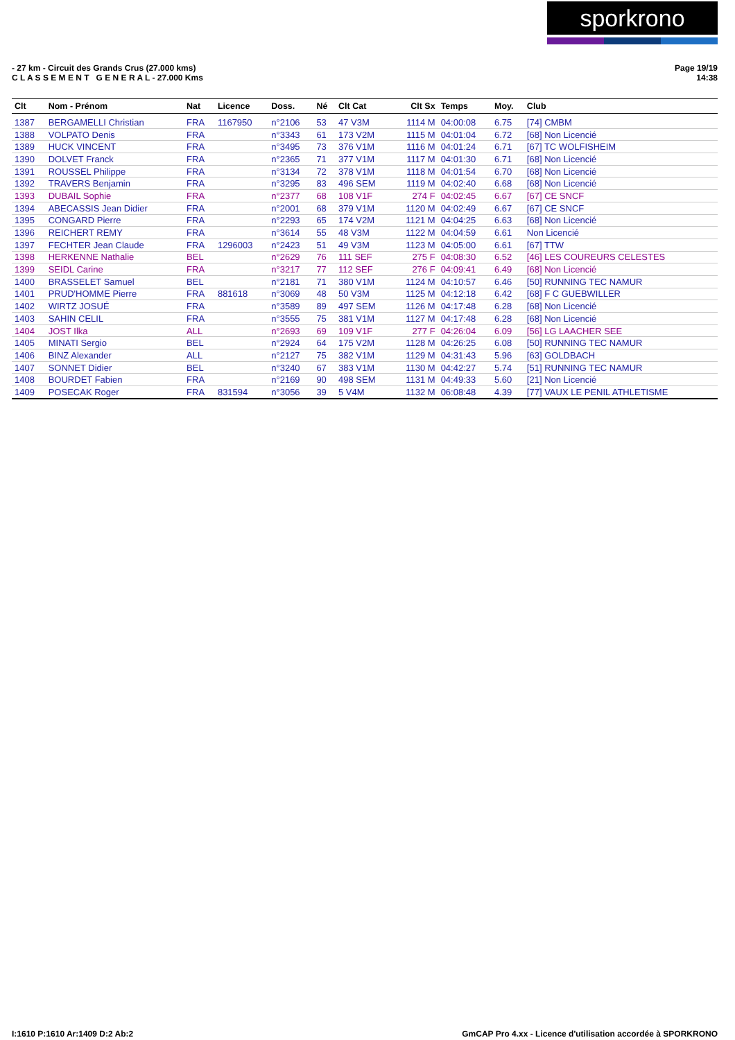sporkrono
- 27 km - Circuit des Grands Crus (27.000 kms)
C L A S S E M E N T G E N E R A L - 27.000 Kms
Page 19/19
14:38
| Clt | Nom - Prénom | Nat | Licence | Doss. | Né | Clt Cat | Clt Sx | Temps | Moy. | Club |
| --- | --- | --- | --- | --- | --- | --- | --- | --- | --- | --- |
| 1387 | BERGAMELLI Christian | FRA | 1167950 | n°2106 | 53 | 47 V3M | 1114 M | 04:00:08 | 6.75 | [74] CMBM |
| 1388 | VOLPATO Denis | FRA | | n°3343 | 61 | 173 V2M | 1115 M | 04:01:04 | 6.72 | [68] Non Licencié |
| 1389 | HUCK VINCENT | FRA | | n°3495 | 73 | 376 V1M | 1116 M | 04:01:24 | 6.71 | [67] TC WOLFISHEIM |
| 1390 | DOLVET Franck | FRA | | n°2365 | 71 | 377 V1M | 1117 M | 04:01:30 | 6.71 | [68] Non Licencié |
| 1391 | ROUSSEL Philippe | FRA | | n°3134 | 72 | 378 V1M | 1118 M | 04:01:54 | 6.70 | [68] Non Licencié |
| 1392 | TRAVERS Benjamin | FRA | | n°3295 | 83 | 496 SEM | 1119 M | 04:02:40 | 6.68 | [68] Non Licencié |
| 1393 | DUBAIL Sophie | FRA | | n°2377 | 68 | 108 V1F | 274 F | 04:02:45 | 6.67 | [67] CE SNCF |
| 1394 | ABECASSIS Jean Didier | FRA | | n°2001 | 68 | 379 V1M | 1120 M | 04:02:49 | 6.67 | [67] CE SNCF |
| 1395 | CONGARD Pierre | FRA | | n°2293 | 65 | 174 V2M | 1121 M | 04:04:25 | 6.63 | [68] Non Licencié |
| 1396 | REICHERT REMY | FRA | | n°3614 | 55 | 48 V3M | 1122 M | 04:04:59 | 6.61 | Non Licencié |
| 1397 | FECHTER Jean Claude | FRA | 1296003 | n°2423 | 51 | 49 V3M | 1123 M | 04:05:00 | 6.61 | [67] TTW |
| 1398 | HERKENNE Nathalie | BEL | | n°2629 | 76 | 111 SEF | 275 F | 04:08:30 | 6.52 | [46] LES COUREURS CELESTES |
| 1399 | SEIDL Carine | FRA | | n°3217 | 77 | 112 SEF | 276 F | 04:09:41 | 6.49 | [68] Non Licencié |
| 1400 | BRASSELET Samuel | BEL | | n°2181 | 71 | 380 V1M | 1124 M | 04:10:57 | 6.46 | [50] RUNNING TEC NAMUR |
| 1401 | PRUD'HOMME Pierre | FRA | 881618 | n°3069 | 48 | 50 V3M | 1125 M | 04:12:18 | 6.42 | [68] F C GUEBWILLER |
| 1402 | WIRTZ JOSUÉ | FRA | | n°3589 | 89 | 497 SEM | 1126 M | 04:17:48 | 6.28 | [68] Non Licencié |
| 1403 | SAHIN CELIL | FRA | | n°3555 | 75 | 381 V1M | 1127 M | 04:17:48 | 6.28 | [68] Non Licencié |
| 1404 | JOST Ilka | ALL | | n°2693 | 69 | 109 V1F | 277 F | 04:26:04 | 6.09 | [56] LG LAACHER SEE |
| 1405 | MINATI Sergio | BEL | | n°2924 | 64 | 175 V2M | 1128 M | 04:26:25 | 6.08 | [50] RUNNING TEC NAMUR |
| 1406 | BINZ Alexander | ALL | | n°2127 | 75 | 382 V1M | 1129 M | 04:31:43 | 5.96 | [63] GOLDBACH |
| 1407 | SONNET Didier | BEL | | n°3240 | 67 | 383 V1M | 1130 M | 04:42:27 | 5.74 | [51] RUNNING TEC NAMUR |
| 1408 | BOURDET Fabien | FRA | | n°2169 | 90 | 498 SEM | 1131 M | 04:49:33 | 5.60 | [21] Non Licencié |
| 1409 | POSECAK Roger | FRA | 831594 | n°3056 | 39 | 5 V4M | 1132 M | 06:08:48 | 4.39 | [77] VAUX LE PENIL ATHLETISME |
I:1610 P:1610 Ar:1409 D:2 Ab:2 GmCAP Pro 4.xx - Licence d'utilisation accordée à SPORKRONO